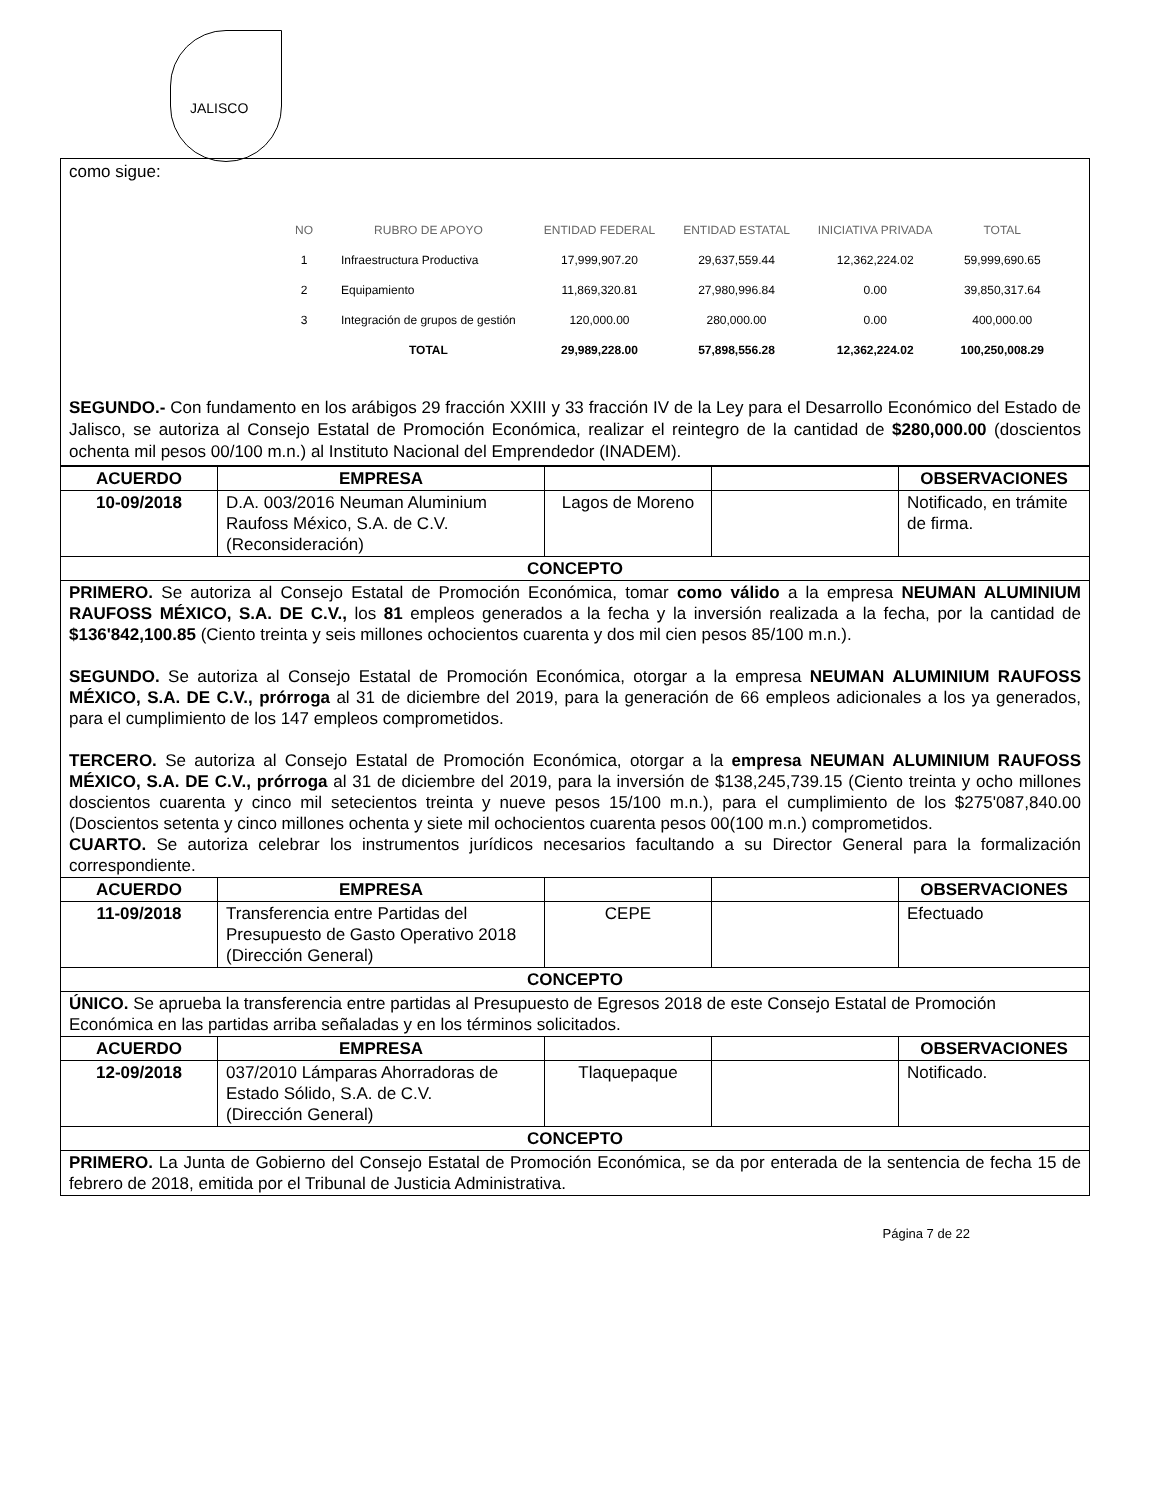JALISCO
como sigue:
| NO | RUBRO DE APOYO | ENTIDAD FEDERAL | ENTIDAD ESTATAL | INICIATIVA PRIVADA | TOTAL |
| --- | --- | --- | --- | --- | --- |
| 1 | Infraestructura Productiva | 17,999,907.20 | 29,637,559.44 | 12,362,224.02 | 59,999,690.65 |
| 2 | Equipamiento | 11,869,320.81 | 27,980,996.84 | 0.00 | 39,850,317.64 |
| 3 | Integración de grupos de gestión | 120,000.00 | 280,000.00 | 0.00 | 400,000.00 |
| | TOTAL | 29,989,228.00 | 57,898,556.28 | 12,362,224.02 | 100,250,008.29 |
SEGUNDO.- Con fundamento en los arábigos 29 fracción XXIII y 33 fracción IV de la Ley para el Desarrollo Económico del Estado de Jalisco, se autoriza al Consejo Estatal de Promoción Económica, realizar el reintegro de la cantidad de $280,000.00 (doscientos ochenta mil pesos 00/100 m.n.) al Instituto Nacional del Emprendedor (INADEM).
| ACUERDO | EMPRESA | | | OBSERVACIONES |
| --- | --- | --- | --- | --- |
| 10-09/2018 | D.A. 003/2016 Neuman Aluminium Raufoss México, S.A. de C.V. (Reconsideración) | Lagos de Moreno | | Notificado, en trámite de firma. |
| CONCEPTO | | | | |
| PRIMERO. Se autoriza al Consejo Estatal de Promoción Económica, tomar como válido a la empresa NEUMAN ALUMINIUM RAUFOSS MÉXICO, S.A. DE C.V., los 81 empleos generados a la fecha y la inversión realizada a la fecha, por la cantidad de $136'842,100.85 (Ciento treinta y seis millones ochocientos cuarenta y dos mil cien pesos 85/100 m.n.). SEGUNDO. Se autoriza al Consejo Estatal de Promoción Económica, otorgar a la empresa NEUMAN ALUMINIUM RAUFOSS MÉXICO, S.A. DE C.V., prórroga al 31 de diciembre del 2019, para la generación de 66 empleos adicionales a los ya generados, para el cumplimiento de los 147 empleos comprometidos. TERCERO. Se autoriza al Consejo Estatal de Promoción Económica, otorgar a la empresa NEUMAN ALUMINIUM RAUFOSS MÉXICO, S.A. DE C.V., prórroga al 31 de diciembre del 2019, para la inversión de $138,245,739.15 (Ciento treinta y ocho millones doscientos cuarenta y cinco mil setecientos treinta y nueve pesos 15/100 m.n.), para el cumplimiento de los $275'087,840.00 (Doscientos setenta y cinco millones ochenta y siete mil ochocientos cuarenta pesos 00(100 m.n.) comprometidos. CUARTO. Se autoriza celebrar los instrumentos jurídicos necesarios facultando a su Director General para la formalización correspondiente. | | | | |
| ACUERDO | EMPRESA | | | OBSERVACIONES |
| 11-09/2018 | Transferencia entre Partidas del Presupuesto de Gasto Operativo 2018 (Dirección General) | CEPE | | Efectuado |
| CONCEPTO | | | | |
| ÚNICO. Se aprueba la transferencia entre partidas al Presupuesto de Egresos 2018 de este Consejo Estatal de Promoción Económica en las partidas arriba señaladas y en los términos solicitados. | | | | |
| ACUERDO | EMPRESA | | | OBSERVACIONES |
| 12-09/2018 | 037/2010 Lámparas Ahorradoras de Estado Sólido, S.A. de C.V. (Dirección General) | Tlaquepaque | | Notificado. |
| CONCEPTO | | | | |
| PRIMERO. La Junta de Gobierno del Consejo Estatal de Promoción Económica, se da por enterada de la sentencia de fecha 15 de febrero de 2018, emitida por el Tribunal de Justicia Administrativa. | | | | |
Página 7 de 22